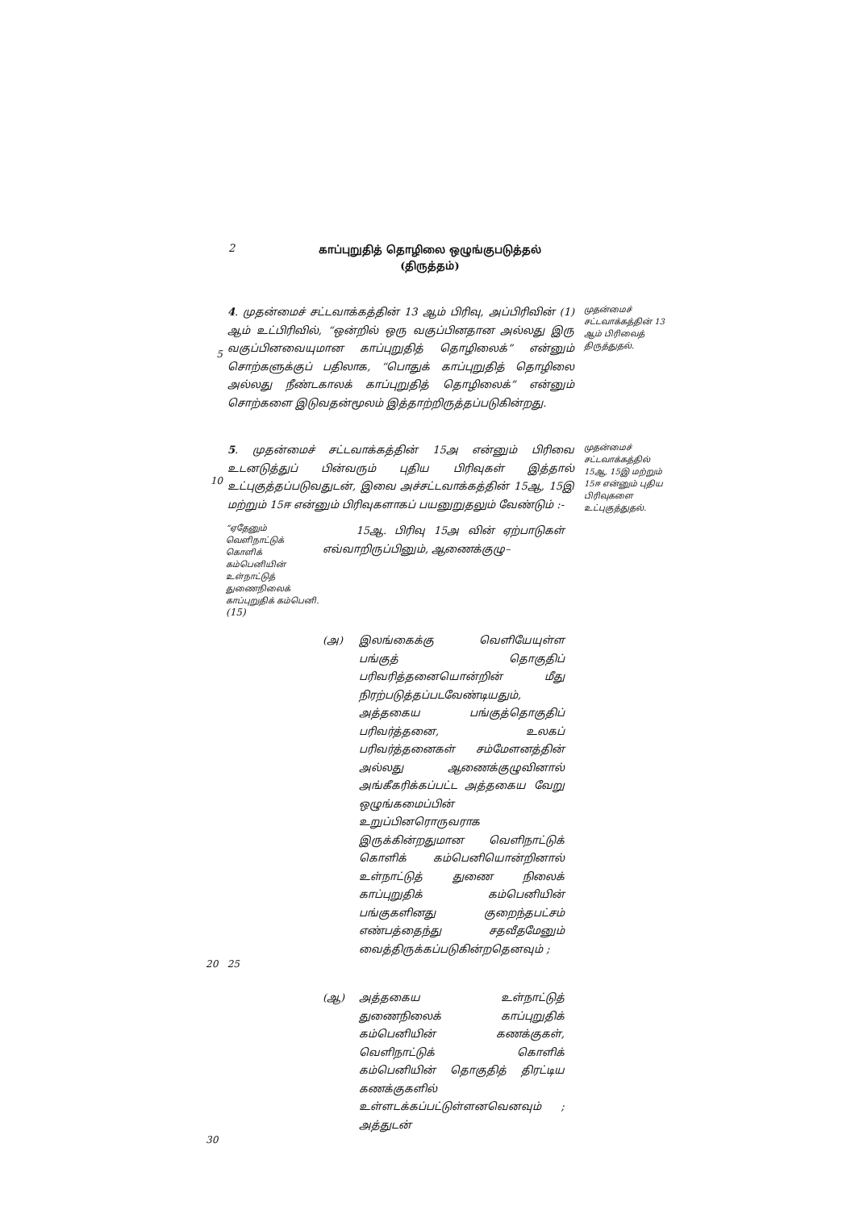2
காப்புறுதித் தொழிலை ஒழுங்குபடுத்தல்
(திருத்தம்)
5
4. முதன்மைச் சட்டவாக்கத்தின் 13 ஆம் பிரிவு, அப்பிரிவின் (1) ஆம் உட்பிரிவில், “ஒன்றில் ஒரு வகுப்பினதான அல்லது இரு வகுப்பினவையுமான காப்புறுதித் தொழிலைக்” என்னும் சொற்களுக்குப் பதிலாக, “பொதுக் காப்புறுதித் தொழிலை அல்லது நீண்டகாலக் காப்புறுதித் தொழிலைக்” என்னும் சொற்களை இடுவதன்மூலம் இத்தாற்றிருத்தப்படுகின்றது.
முதன்மைச் சட்டவாக்கத்தின் 13 ஆம் பிரிவைத் திருத்துதல்.
10
5. முதன்மைச் சட்டவாக்கத்தின் 15அ என்னும் பிரிவை உடனடுத்துப் பின்வரும் புதிய பிரிவுகள் இத்தால் உட்புகுத்தப்படுவதுடன், இவை அச்சட்டவாக்கத்தின் 15ஆ, 15இ மற்றும் 15ஈ என்னும் பிரிவுகளாகப் பயனுறுதலும் வேண்டும் :-
முதன்மைச் சட்டவாக்கத்தில் 15ஆ, 15இ மற்றும் 15ஈ என்னும் புதிய பிரிவுகளை உட்புகுத்துதல்.
“ஏதேனும் வெளிநாட்டுக் கொளிக் கம்பெனியின் உள்நாட்டுத் துணைநிலைக் காப்புறுதிக் கம்பெனி. (15)
15ஆ. பிரிவு 15அ வின் ஏற்பாடுகள் எவ்வாறிருப்பினும், ஆணைக்குழு–
(அ) இலங்கைக்கு வெளியேயுள்ள பங்குத் தொகுதிப் பரிவரித்தனையொன்றின் மீது நிரற்படுத்தப்படவேண்டியதும், அத்தகைய பங்குத்தொகுதிப் பரிவர்த்தனை, உலகப் பரிவர்த்தனைகள் சம்மேளனத்தின் அல்லது ஆணைக்குழுவினால் அங்கீகரிக்கப்பட்ட அத்தகைய வேறு ஒழுங்கமைப்பின் உறுப்பினரொருவராக இருக்கின்றதுமான வெளிநாட்டுக் கொளிக் கம்பெனியொன்றினால் உள்நாட்டுத் துணை நிலைக் காப்புறுதிக் கம்பெனியின் பங்குகளினது குறைந்தபட்சம் எண்பத்தைந்து சதவீதமேனும் வைத்திருக்கப்படுகின்றதெனவும் ;
20 25
(ஆ) அத்தகைய உள்நாட்டுத் துணைநிலைக் காப்புறுதிக் கம்பெனியின் கணக்குகள், வெளிநாட்டுக் கொளிக் கம்பெனியின் தொகுதித் திரட்டிய கணக்குகளில் உள்ளடக்கப்பட்டுள்ளனவெனவும் ; அத்துடன்
30